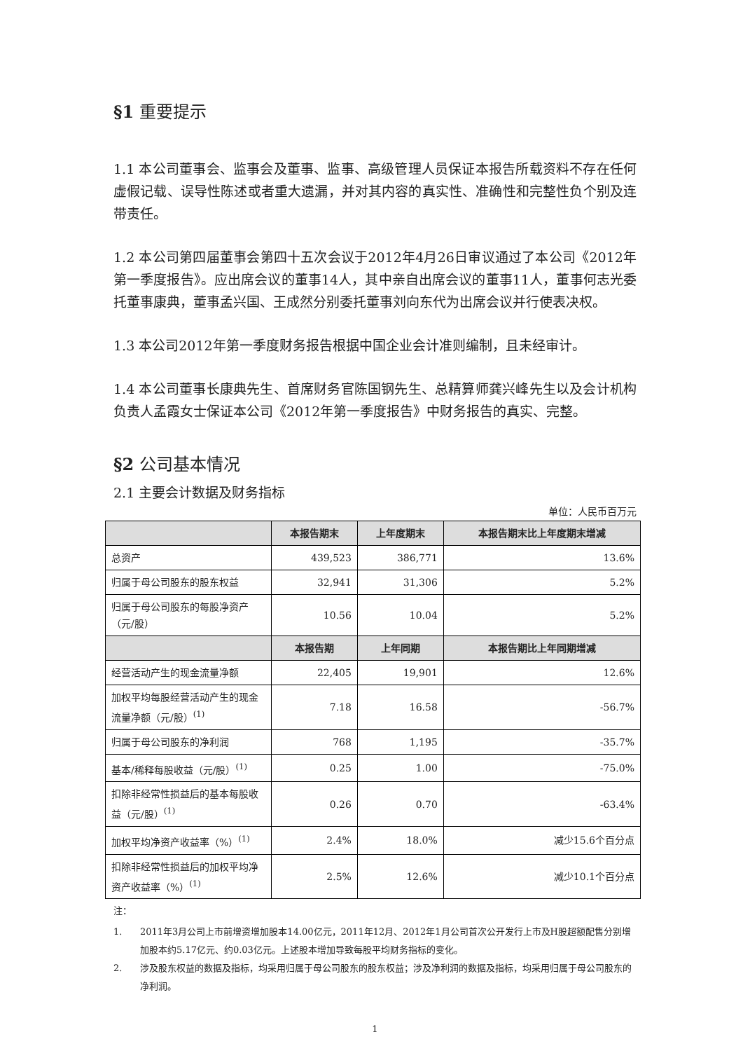§1 重要提示
1.1 本公司董事会、监事会及董事、监事、高级管理人员保证本报告所载资料不存在任何虚假记载、误导性陈述或者重大遗漏，并对其内容的真实性、准确性和完整性负个别及连带责任。
1.2 本公司第四届董事会第四十五次会议于2012年4月26日审议通过了本公司《2012年第一季度报告》。应出席会议的董事14人，其中亲自出席会议的董事11人，董事何志光委托董事康典，董事孟兴国、王成然分别委托董事刘向东代为出席会议并行使表决权。
1.3 本公司2012年第一季度财务报告根据中国企业会计准则编制，且未经审计。
1.4 本公司董事长康典先生、首席财务官陈国钢先生、总精算师龚兴峰先生以及会计机构负责人孟霞女士保证本公司《2012年第一季度报告》中财务报告的真实、完整。
§2 公司基本情况
2.1 主要会计数据及财务指标
单位：人民币百万元
| | 本报告期末 | 上年度期末 | 本报告期末比上年度期末增减 |
| --- | --- | --- | --- |
| 总资产 | 439,523 | 386,771 | 13.6% |
| 归属于母公司股东的股东权益 | 32,941 | 31,306 | 5.2% |
| 归属于母公司股东的每股净资产（元/股） | 10.56 | 10.04 | 5.2% |
| | 本报告期 | 上年同期 | 本报告期比上年同期增减 |
| 经营活动产生的现金流量净额 | 22,405 | 19,901 | 12.6% |
| 加权平均每股经营活动产生的现金流量净额（元/股）<sup>(1)</sup> | 7.18 | 16.58 | -56.7% |
| 归属于母公司股东的净利润 | 768 | 1,195 | -35.7% |
| 基本/稀释每股收益（元/股）<sup>(1)</sup> | 0.25 | 1.00 | -75.0% |
| 扣除非经常性损益后的基本每股收益（元/股）<sup>(1)</sup> | 0.26 | 0.70 | -63.4% |
| 加权平均净资产收益率（%）<sup>(1)</sup> | 2.4% | 18.0% | 减少15.6个百分点 |
| 扣除非经常性损益后的加权平均净资产收益率（%）<sup>(1)</sup> | 2.5% | 12.6% | 减少10.1个百分点 |
注：
1. 2011年3月公司上市前增资增加股本14.00亿元，2011年12月、2012年1月公司首次公开发行上市及H股超额配售分别增加股本约5.17亿元、约0.03亿元。上述股本增加导致每股平均财务指标的变化。
2. 涉及股东权益的数据及指标，均采用归属于母公司股东的股东权益；涉及净利润的数据及指标，均采用归属于母公司股东的净利润。
1